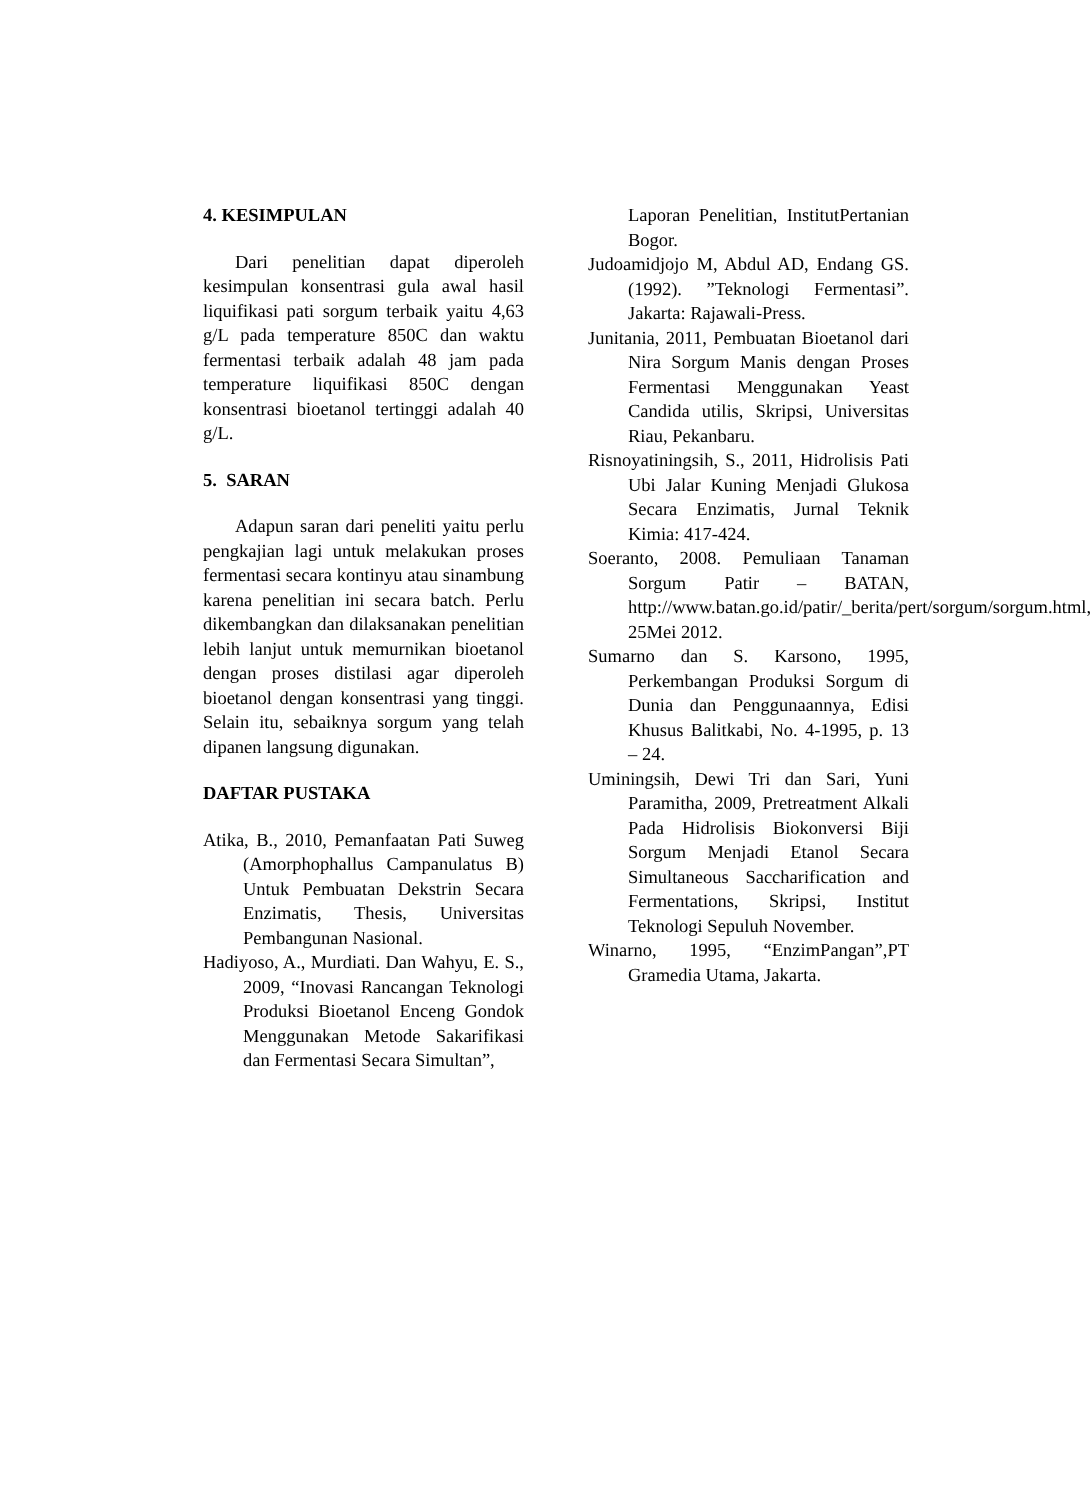4. KESIMPULAN
Dari penelitian dapat diperoleh kesimpulan konsentrasi gula awal hasil liquifikasi pati sorgum terbaik yaitu 4,63 g/L pada temperature 850C dan waktu fermentasi terbaik adalah 48 jam pada temperature liquifikasi 850C dengan konsentrasi bioetanol tertinggi adalah 40 g/L.
5. SARAN
Adapun saran dari peneliti yaitu perlu pengkajian lagi untuk melakukan proses fermentasi secara kontinyu atau sinambung karena penelitian ini secara batch. Perlu dikembangkan dan dilaksanakan penelitian lebih lanjut untuk memurnikan bioetanol dengan proses distilasi agar diperoleh bioetanol dengan konsentrasi yang tinggi. Selain itu, sebaiknya sorgum yang telah dipanen langsung digunakan.
DAFTAR PUSTAKA
Atika, B., 2010, Pemanfaatan Pati Suweg (Amorphophallus Campanulatus B) Untuk Pembuatan Dekstrin Secara Enzimatis, Thesis, Universitas Pembangunan Nasional.
Hadiyoso, A., Murdiati. Dan Wahyu, E. S., 2009, “Inovasi Rancangan Teknologi Produksi Bioetanol Enceng Gondok Menggunakan Metode Sakarifikasi dan Fermentasi Secara Simultan”,
Laporan Penelitian, InstitutPertanian Bogor.
Judoamidjojo M, Abdul AD, Endang GS. (1992). ”Teknologi Fermentasi”. Jakarta: Rajawali-Press.
Junitania, 2011, Pembuatan Bioetanol dari Nira Sorgum Manis dengan Proses Fermentasi Menggunakan Yeast Candida utilis, Skripsi, Universitas Riau, Pekanbaru.
Risnoyatiningsih, S., 2011, Hidrolisis Pati Ubi Jalar Kuning Menjadi Glukosa Secara Enzimatis, Jurnal Teknik Kimia: 417-424.
Soeranto, 2008. Pemuliaan Tanaman Sorgum Patir – BATAN, http://www.batan.go.id/patir/_berita/pert/sorgum/sorgum.html, 25Mei 2012.
Sumarno dan S. Karsono, 1995, Perkembangan Produksi Sorgum di Dunia dan Penggunaannya, Edisi Khusus Balitkabi, No. 4-1995, p. 13 – 24.
Uminingsih, Dewi Tri dan Sari, Yuni Paramitha, 2009, Pretreatment Alkali Pada Hidrolisis Biokonversi Biji Sorgum Menjadi Etanol Secara Simultaneous Saccharification and Fermentations, Skripsi, Institut Teknologi Sepuluh November.
Winarno, 1995, “EnzimPangan”,PT Gramedia Utama, Jakarta.